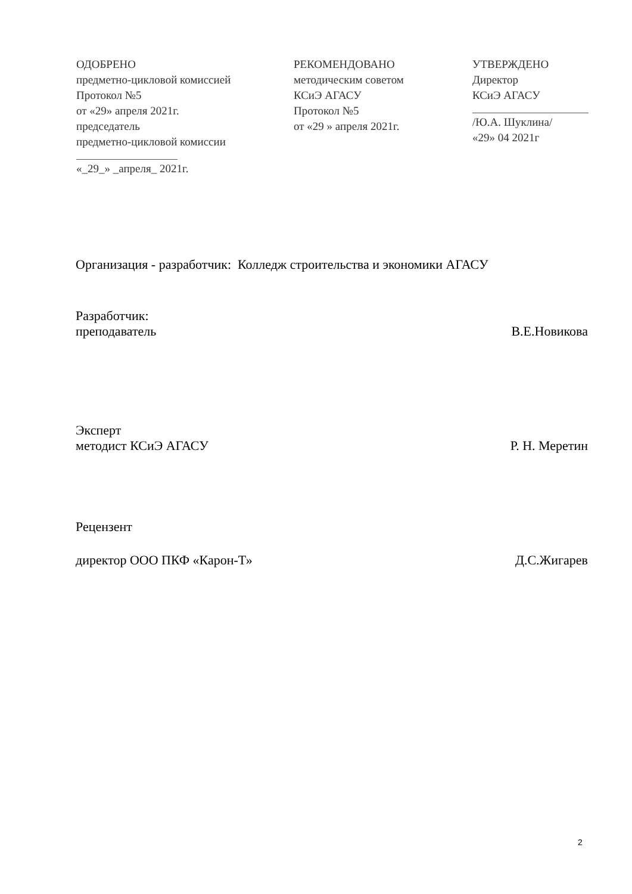ОДОБРЕНО
предметно-цикловой комиссией
Протокол №5
от «29» апреля 2021г.
председатель
предметно-цикловой комиссии
«_29_» _апреля_ 2021г.
РЕКОМЕНДОВАНО
методическим советом
КСиЭ АГАСУ
Протокол №5
от «29 » апреля 2021г.
УТВЕРЖДЕНО
Директор
КСиЭ АГАСУ
/Ю.А. Шуклина/
«29» 04 2021г
Организация - разработчик: Колледж строительства и экономики АГАСУ
Разработчик:
преподаватель В.Е.Новикова
Эксперт
методист КСиЭ АГАСУ Р. Н. Меретин
Рецензент
директор ООО ПКФ «Карон-Т» Д.С.Жигарев
2